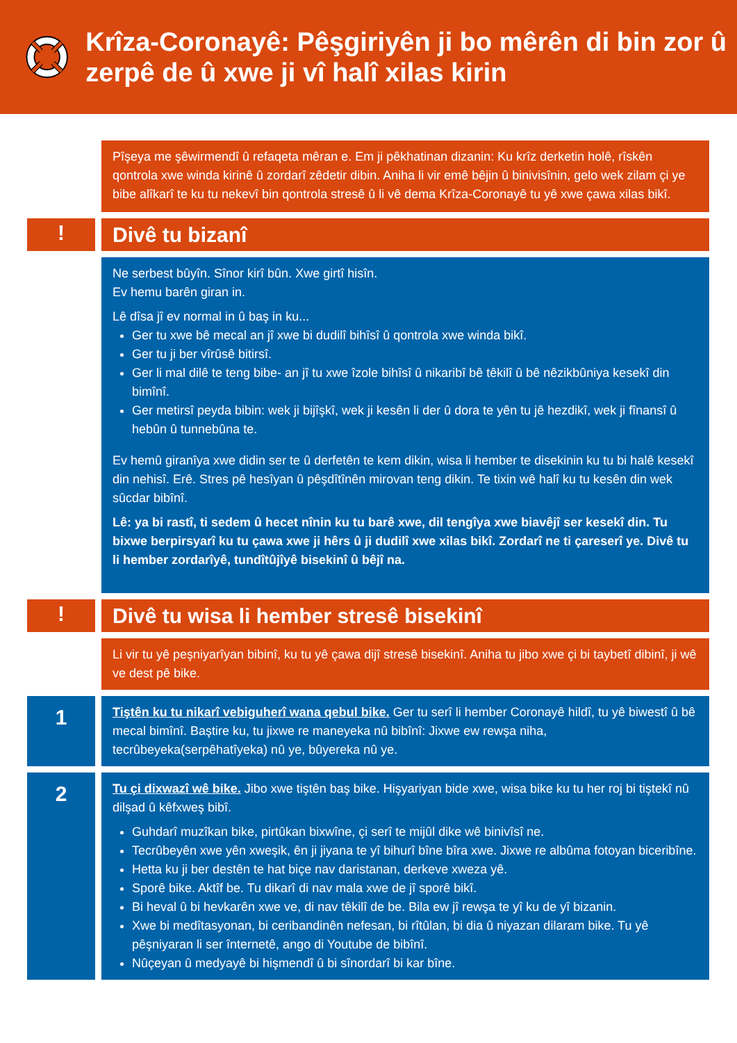Krîza-Coronayê: Pêşgiriyên ji bo mêrên di bin zor û zerpê de û xwe ji vî halî xilas kirin
Pîşeya me şêwirmendî û refaqeta mêran e. Em ji pêkhatinan dizanin: Ku krîz derketin holê, rîskên qontrola xwe winda kirinê û zordarî zêdetir dibin. Aniha li vir emê bêjin û binivisînin, gelo wek zilam çi ye bibe alîkarî te ku tu nekevî bin qontrola stresê û li vê dema Krîza-Coronayê tu yê xwe çawa xilas bikî.
!
Divê tu bizanî
Ne serbest bûyîn. Sînor kirî bûn. Xwe girtî hisîn.
Ev hemu barên giran in.
Lê dîsa jî ev normal in û baş in ku...
Ger tu xwe bê mecal an jî xwe bi dudilî bihîsî û qontrola xwe winda bikî.
Ger tu ji ber vîrûsê bitirsî.
Ger li mal dilê te teng bibe- an jî tu xwe îzole bihîsî û nikaribî bê têkilî û bê nêzikbûniya kesekî din bimînî.
Ger metirsî peyda bibin: wek ji bijîşkî, wek ji kesên li der û dora te yên tu jê hezdikî, wek ji fînansî û hebûn û tunnebûna te.
Ev hemû giranîya xwe didin ser te û derfetên te kem dikin, wisa li hember te disekinin ku tu bi halê kesekî din nehisî. Erê. Stres pê hesîyan û pêşdîtînên mirovan teng dikin. Te tixin wê halî ku tu kesên din wek sûcdar bibînî.
Lê: ya bi rastî, ti sedem û hecet nînin ku tu barê xwe, dil tengîya xwe biavêjî ser kesekî din. Tu bixwe berpirsyarî ku tu çawa xwe ji hêrs û ji dudilî xwe xilas bikî. Zordarî ne ti çareserî ye. Divê tu li hember zordarîyê, tundîtûjîyê bisekinî û bêjî na.
!
Divê tu wisa li hember stresê bisekinî
Li vir tu yê peşniyarîyan bibinî, ku tu yê çawa dijî stresê bisekinî. Aniha tu jibo xwe çi bi taybetî dibinî, ji wê ve dest pê bike.
1
Tiştên ku tu nikarî vebiguherî wana qebul bike. Ger tu serî li hember Coronayê hildî, tu yê biwestî û bê mecal bimînî. Baştire ku, tu jixwe re maneyeka nû bibînî: Jixwe ew rewşa niha, tecrûbeyeka(serpêhatîyeka) nû ye, bûyereka nû ye.
2
Tu çi dixwazî wê bike. Jibo xwe tiştên baş bike. Hişyariyan bide xwe, wisa bike ku tu her roj bi tiştekî nû dilşad û kêfxweş bibî.
Guhdarî muzîkan bike, pirtûkan bixwîne, çi serî te mijûl dike wê binivîsî ne.
Tecrûbeyên xwe yên xweşik, ên ji jiyana te yî bihurî bîne bîra xwe. Jixwe re albûma fotoyan biceribîne.
Hetta ku ji ber destên te hat biçe nav daristanan, derkeve xweza yê.
Sporê bike. Aktîf be. Tu dikarî di nav mala xwe de jî sporê bikî.
Bi heval û bi hevkarên xwe ve, di nav têkilî de be. Bila ew jî rewşa te yî ku de yî bizanin.
Xwe bi medîtasyonan, bi ceribandinên nefesan, bi rîtûlan, bi dia û niyazan dilaram bike. Tu yê pêşniyaran li ser înternetê, ango di Youtube de bibînî.
Nûçeyan û medyayê bi hişmendî û bi sînordarî bi kar bîne.